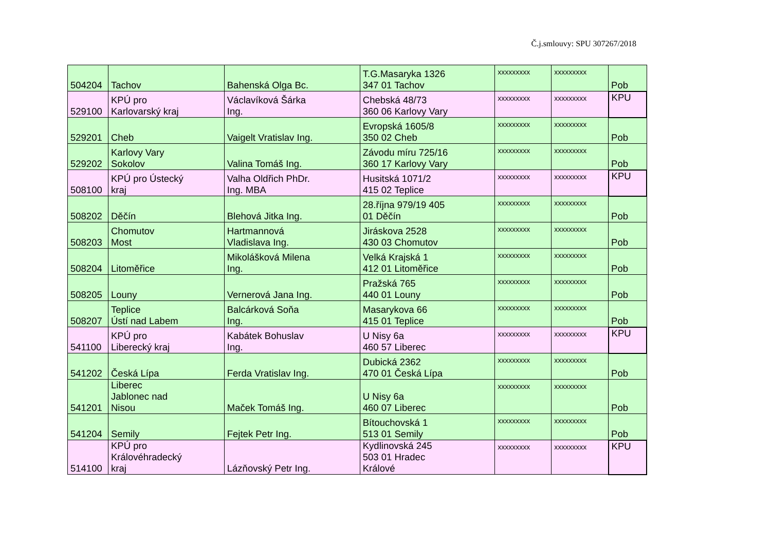Č.j.smlouvy: SPU 307267/2018
| 504204 | Tachov | Bahenská Olga Bc. | T.G.Masaryka 1326 347 01 Tachov | xxxxxxxxx | xxxxxxxxx | Pob |
| 529100 | KPÚ pro Karlovarský kraj | Václavíková Šárka Ing. | Chebská 48/73 360 06 Karlovy Vary | xxxxxxxxx | xxxxxxxxx | KPU |
| 529201 | Cheb | Vaigelt Vratislav Ing. | Evropská 1605/8 350 02 Cheb | xxxxxxxxx | xxxxxxxxx | Pob |
| 529202 | Karlovy Vary Sokolov | Valina Tomáš Ing. | Závodu míru 725/16 360 17 Karlovy Vary | xxxxxxxxx | xxxxxxxxx | Pob |
| 508100 | KPÚ pro Ústecký kraj | Valha Oldřich PhDr. Ing. MBA | Husitská 1071/2 415 02 Teplice | xxxxxxxxx | xxxxxxxxx | KPU |
| 508202 | Děčín | Blehová Jitka Ing. | 28.října 979/19 405 01 Děčín | xxxxxxxxx | xxxxxxxxx | Pob |
| 508203 | Chomutov Most | Hartmannová Vladislava Ing. | Jiráskova 2528 430 03 Chomutov | xxxxxxxxx | xxxxxxxxx | Pob |
| 508204 | Litoměřice | Mikolášková Milena Ing. | Velká Krajská 1 412 01 Litoměřice | xxxxxxxxx | xxxxxxxxx | Pob |
| 508205 | Louny | Vernerová Jana Ing. | Pražská 765 440 01 Louny | xxxxxxxxx | xxxxxxxxx | Pob |
| 508207 | Teplice Ústí nad Labem | Balcárková Soňa Ing. | Masarykova 66 415 01 Teplice | xxxxxxxxx | xxxxxxxxx | Pob |
| 541100 | KPÚ pro Liberecký kraj | Kabátek Bohuslav Ing. | U Nisy 6a 460 57 Liberec | xxxxxxxxx | xxxxxxxxx | KPU |
| 541202 | Česká Lípa | Ferda Vratislav Ing. | Dubická 2362 470 01 Česká Lípa | xxxxxxxxx | xxxxxxxxx | Pob |
| 541201 | Liberec Jablonec nad Nisou | Maček Tomáš Ing. | U Nisy 6a 460 07 Liberec | xxxxxxxxx | xxxxxxxxx | Pob |
| 541204 | Semily | Fejtek Petr Ing. | Bítouchovská 1 513 01 Semily | xxxxxxxxx | xxxxxxxxx | Pob |
| 514100 | KPÚ pro Královéhradecký kraj | Lázňovský Petr Ing. | Kydlinovská 245 503 01 Hradec Králové | xxxxxxxxx | xxxxxxxxx | KPU |